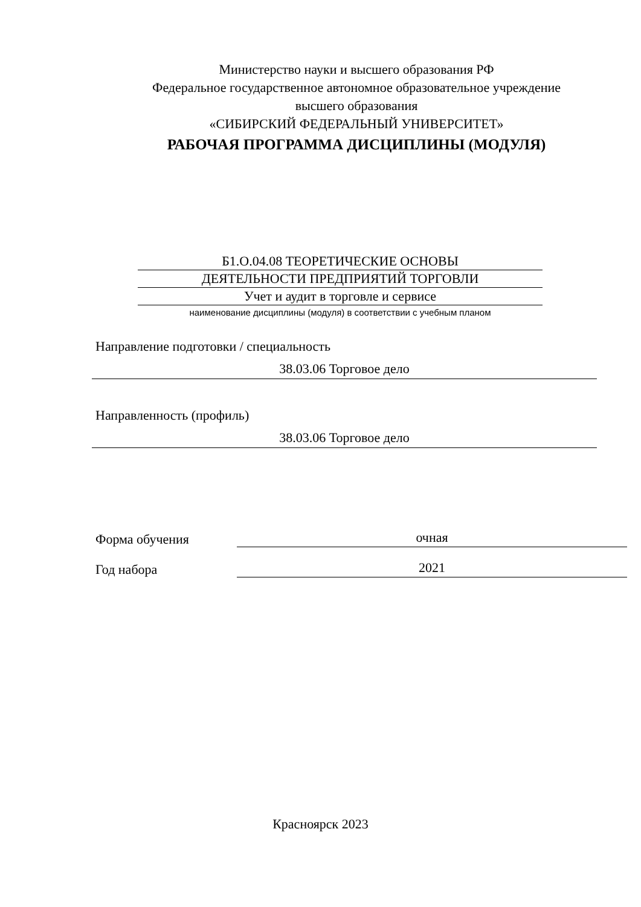Министерство науки и высшего образования РФ
Федеральное государственное автономное образовательное учреждение
высшего образования
«СИБИРСКИЙ ФЕДЕРАЛЬНЫЙ УНИВЕРСИТЕТ»
РАБОЧАЯ ПРОГРАММА ДИСЦИПЛИНЫ (МОДУЛЯ)
Б1.О.04.08 ТЕОРЕТИЧЕСКИЕ ОСНОВЫ
ДЕЯТЕЛЬНОСТИ ПРЕДПРИЯТИЙ ТОРГОВЛИ
Учет и аудит в торговле и сервисе
наименование дисциплины (модуля) в соответствии с учебным планом
Направление подготовки / специальность
38.03.06 Торговое дело
Направленность (профиль)
38.03.06 Торговое дело
Форма обучения очная
Год набора 2021
Красноярск 2023